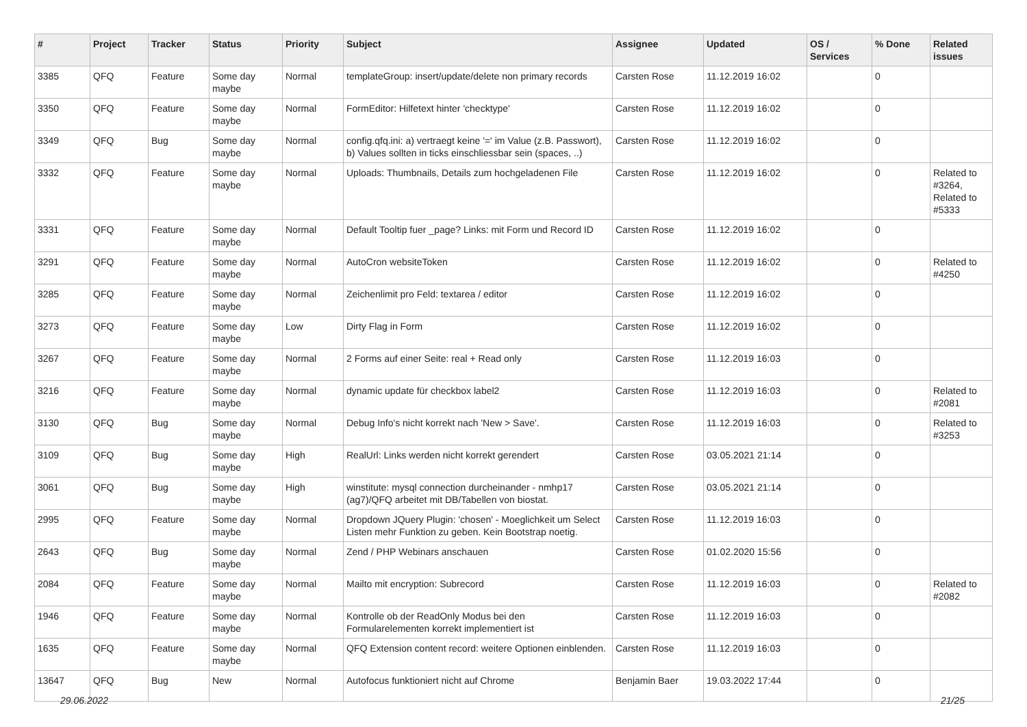| # | Project | Tracker | Status | Priority | Subject | Assignee | Updated | OS / Services | % Done | Related issues |
| --- | --- | --- | --- | --- | --- | --- | --- | --- | --- | --- |
| 3385 | QFQ | Feature | Some day maybe | Normal | templateGroup: insert/update/delete non primary records | Carsten Rose | 11.12.2019 16:02 | | 0 | |
| 3350 | QFQ | Feature | Some day maybe | Normal | FormEditor: Hilfetext hinter 'checktype' | Carsten Rose | 11.12.2019 16:02 | | 0 | |
| 3349 | QFQ | Bug | Some day maybe | Normal | config.qfq.ini: a) vertraegt keine '=' im Value (z.B. Passwort), b) Values sollten in ticks einschliessbar sein (spaces, ..) | Carsten Rose | 11.12.2019 16:02 | | 0 | |
| 3332 | QFQ | Feature | Some day maybe | Normal | Uploads: Thumbnails, Details zum hochgeladenen File | Carsten Rose | 11.12.2019 16:02 | | 0 | Related to #3264, Related to #5333 |
| 3331 | QFQ | Feature | Some day maybe | Normal | Default Tooltip fuer _page? Links: mit Form und Record ID | Carsten Rose | 11.12.2019 16:02 | | 0 | |
| 3291 | QFQ | Feature | Some day maybe | Normal | AutoCron websiteToken | Carsten Rose | 11.12.2019 16:02 | | 0 | Related to #4250 |
| 3285 | QFQ | Feature | Some day maybe | Normal | Zeichenlimit pro Feld: textarea / editor | Carsten Rose | 11.12.2019 16:02 | | 0 | |
| 3273 | QFQ | Feature | Some day maybe | Low | Dirty Flag in Form | Carsten Rose | 11.12.2019 16:02 | | 0 | |
| 3267 | QFQ | Feature | Some day maybe | Normal | 2 Forms auf einer Seite: real + Read only | Carsten Rose | 11.12.2019 16:03 | | 0 | |
| 3216 | QFQ | Feature | Some day maybe | Normal | dynamic update für checkbox label2 | Carsten Rose | 11.12.2019 16:03 | | 0 | Related to #2081 |
| 3130 | QFQ | Bug | Some day maybe | Normal | Debug Info's nicht korrekt nach 'New > Save'. | Carsten Rose | 11.12.2019 16:03 | | 0 | Related to #3253 |
| 3109 | QFQ | Bug | Some day maybe | High | RealUrl: Links werden nicht korrekt gerendert | Carsten Rose | 03.05.2021 21:14 | | 0 | |
| 3061 | QFQ | Bug | Some day maybe | High | winstitute: mysql connection durcheinander - nmhp17 (ag7)/QFQ arbeitet mit DB/Tabellen von biostat. | Carsten Rose | 03.05.2021 21:14 | | 0 | |
| 2995 | QFQ | Feature | Some day maybe | Normal | Dropdown JQuery Plugin: 'chosen' - Moeglichkeit um Select Listen mehr Funktion zu geben. Kein Bootstrap noetig. | Carsten Rose | 11.12.2019 16:03 | | 0 | |
| 2643 | QFQ | Bug | Some day maybe | Normal | Zend / PHP Webinars anschauen | Carsten Rose | 01.02.2020 15:56 | | 0 | |
| 2084 | QFQ | Feature | Some day maybe | Normal | Mailto mit encryption: Subrecord | Carsten Rose | 11.12.2019 16:03 | | 0 | Related to #2082 |
| 1946 | QFQ | Feature | Some day maybe | Normal | Kontrolle ob der ReadOnly Modus bei den Formularelementen korrekt implementiert ist | Carsten Rose | 11.12.2019 16:03 | | 0 | |
| 1635 | QFQ | Feature | Some day maybe | Normal | QFQ Extension content record: weitere Optionen einblenden. | Carsten Rose | 11.12.2019 16:03 | | 0 | |
| 13647 | QFQ | Bug | New | Normal | Autofocus funktioniert nicht auf Chrome | Benjamin Baer | 19.03.2022 17:44 | | 0 | |
29.06.2022 21/25